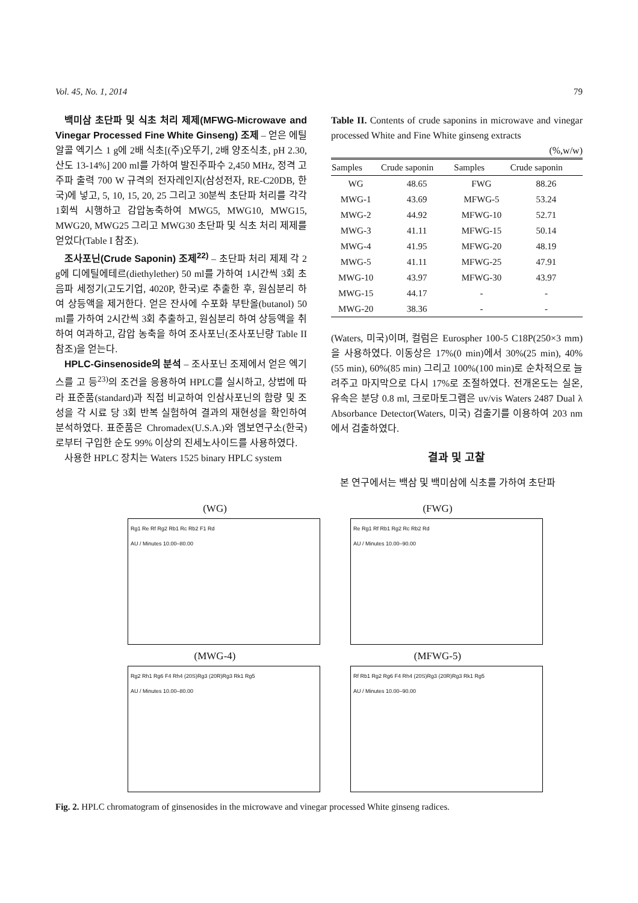Vol. 45, No. 1, 2014 79
백미삼 초단파 및 식초 처리 제제(MFWG-Microwave and Vinegar Processed Fine White Ginseng) 조제 – 얻은 에틸 알콜 엑기스 1 g에 2배 식초[(주)오뚜기, 2배 양조식초, pH 2.30, 산도 13-14%] 200 ml를 가하여 발진주파수 2,450 MHz, 정격 고주파 출력 700 W 규격의 전자레인지(삼성전자, RE-C20DB, 한국)에 넣고, 5, 10, 15, 20, 25 그리고 30분씩 초단파 처리를 각각 1회씩 시행하고 감압농축하여 MWG5, MWG10, MWG15, MWG20, MWG25 그리고 MWG30 초단파 및 식초 처리 제제를 얻었다(Table I 참조).
조사포닌(Crude Saponin) 조제<sup>22)</sup> – 초단파 처리 제제 각 2 g에 디에틸에테르(diethylether) 50 ml를 가하여 1시간씩 3회 초음파 세정기(고도기업, 4020P, 한국)로 추출한 후, 원심분리 하여 상등액을 제거한다. 얻은 잔사에 수포화 부탄올(butanol) 50 ml를 가하여 2시간씩 3회 추출하고, 원심분리 하여 상등액을 취하여 여과하고, 감압 농축을 하여 조사포닌(조사포닌량 Table II 참조)을 얻는다.
HPLC-Ginsenoside의 분석 – 조사포닌 조제에서 얻은 엑기스를 고 등<sup>23)</sup>의 조건을 응용하여 HPLC를 실시하고, 상법에 따라 표준품(standard)과 직접 비교하여 인삼사포닌의 함량 및 조성을 각 시료 당 3회 반복 실험하여 결과의 재현성을 확인하여 분석하였다. 표준품은 Chromadex(U.S.A.)와 엠보연구소(한국)로부터 구입한 순도 99% 이상의 진세노사이드를 사용하였다.
사용한 HPLC 장치는 Waters 1525 binary HPLC system
Table II. Contents of crude saponins in microwave and vinegar processed White and Fine White ginseng extracts
(%,w/w)
| Samples | Crude saponin | Samples | Crude saponin |
| --- | --- | --- | --- |
| WG | 48.65 | FWG | 88.26 |
| MWG-1 | 43.69 | MFWG-5 | 53.24 |
| MWG-2 | 44.92 | MFWG-10 | 52.71 |
| MWG-3 | 41.11 | MFWG-15 | 50.14 |
| MWG-4 | 41.95 | MFWG-20 | 48.19 |
| MWG-5 | 41.11 | MFWG-25 | 47.91 |
| MWG-10 | 43.97 | MFWG-30 | 43.97 |
| MWG-15 | 44.17 | - | - |
| MWG-20 | 38.36 | - | - |
(Waters, 미국)이며, 컬럼은 Eurospher 100-5 C18P(250×3 mm)을 사용하였다. 이동상은 17%(0 min)에서 30%(25 min), 40%(55 min), 60%(85 min) 그리고 100%(100 min)로 순차적으로 늘려주고 마지막으로 다시 17%로 조절하였다. 전개온도는 실온, 유속은 분당 0.8 ml, 크로마토그램은 uv/vis Waters 2487 Dual λ Absorbance Detector(Waters, 미국) 검출기를 이용하여 203 nm에서 검출하였다.
결과 및 고찰
본 연구에서는 백삼 및 백미삼에 식초를 가하여 초단파
(WG)
Rg1 Re Rf Rg2 Rb1 Rc Rb2 F1 Rd
AU / Minutes 10.00–80.00
(FWG)
Re Rg1 Rf Rb1 Rg2 Rc Rb2 Rd
AU / Minutes 10.00–90.00
(MWG-4)
Rg2 Rh1 Rg6 F4 Rh4 (20S)Rg3 (20R)Rg3 Rk1 Rg5
AU / Minutes 10.00–80.00
(MFWG-5)
Rf Rb1 Rg2 Rg6 F4 Rh4 (20S)Rg3 (20R)Rg3 Rk1 Rg5
AU / Minutes 10.00–90.00
Fig. 2. HPLC chromatogram of ginsenosides in the microwave and vinegar processed White ginseng radices.